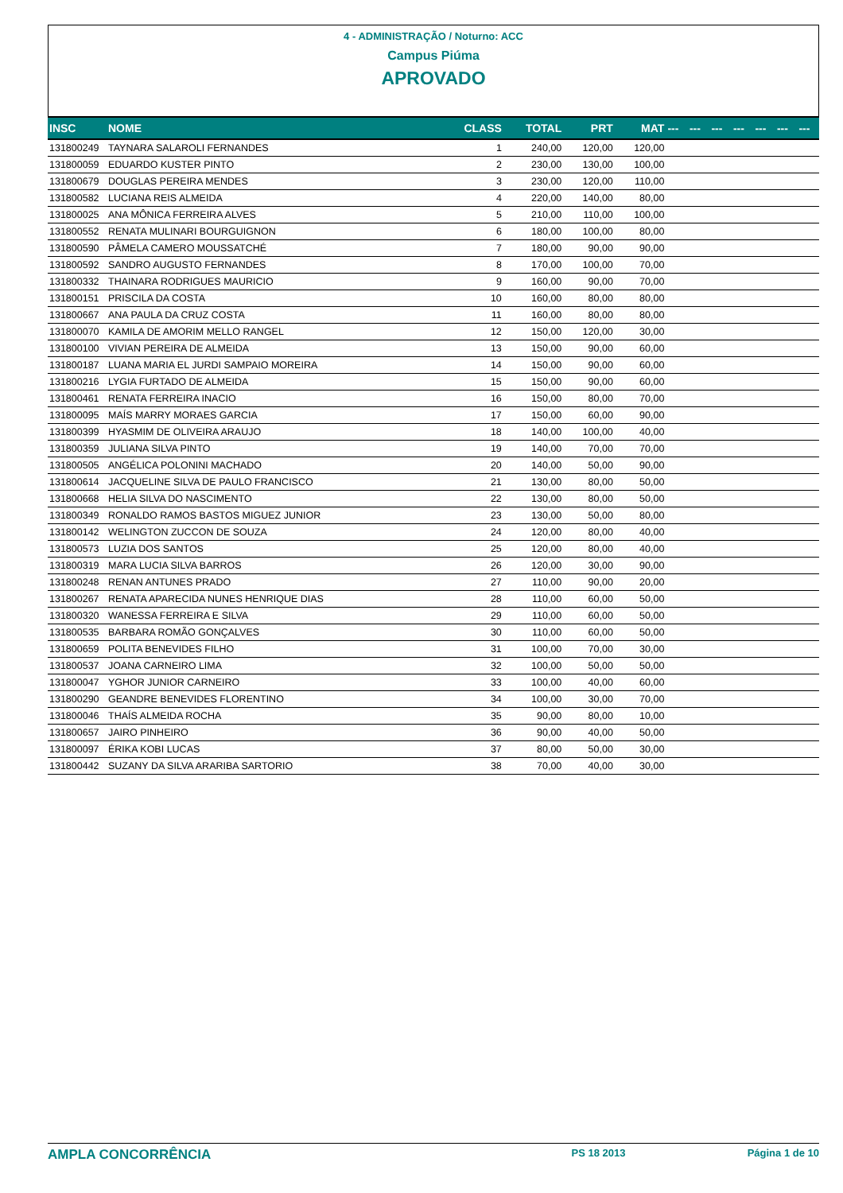4 - ADMINISTRAÇÃO / Noturno: ACC
Campus Piúma
APROVADO
| INSC | NOME | CLASS | TOTAL | PRT | MAT | --- | --- | --- | --- | --- | --- | --- |
| --- | --- | --- | --- | --- | --- | --- | --- | --- | --- | --- | --- | --- |
| 131800249 | TAYNARA SALAROLI FERNANDES | 1 | 240,00 | 120,00 | 120,00 | | | | | | | |
| 131800059 | EDUARDO KUSTER PINTO | 2 | 230,00 | 130,00 | 100,00 | | | | | | | |
| 131800679 | DOUGLAS PEREIRA MENDES | 3 | 230,00 | 120,00 | 110,00 | | | | | | | |
| 131800582 | LUCIANA REIS ALMEIDA | 4 | 220,00 | 140,00 | 80,00 | | | | | | | |
| 131800025 | ANA MÔNICA FERREIRA ALVES | 5 | 210,00 | 110,00 | 100,00 | | | | | | | |
| 131800552 | RENATA MULINARI BOURGUIGNON | 6 | 180,00 | 100,00 | 80,00 | | | | | | | |
| 131800590 | PÂMELA CAMERO MOUSSATCHÉ | 7 | 180,00 | 90,00 | 90,00 | | | | | | | |
| 131800592 | SANDRO AUGUSTO FERNANDES | 8 | 170,00 | 100,00 | 70,00 | | | | | | | |
| 131800332 | THAINARA RODRIGUES MAURICIO | 9 | 160,00 | 90,00 | 70,00 | | | | | | | |
| 131800151 | PRISCILA DA COSTA | 10 | 160,00 | 80,00 | 80,00 | | | | | | | |
| 131800667 | ANA PAULA DA CRUZ COSTA | 11 | 160,00 | 80,00 | 80,00 | | | | | | | |
| 131800070 | KAMILA DE AMORIM MELLO RANGEL | 12 | 150,00 | 120,00 | 30,00 | | | | | | | |
| 131800100 | VIVIAN PEREIRA DE ALMEIDA | 13 | 150,00 | 90,00 | 60,00 | | | | | | | |
| 131800187 | LUANA MARIA EL JURDI SAMPAIO MOREIRA | 14 | 150,00 | 90,00 | 60,00 | | | | | | | |
| 131800216 | LYGIA FURTADO DE ALMEIDA | 15 | 150,00 | 90,00 | 60,00 | | | | | | | |
| 131800461 | RENATA FERREIRA INACIO | 16 | 150,00 | 80,00 | 70,00 | | | | | | | |
| 131800095 | MAÍS MARRY MORAES GARCIA | 17 | 150,00 | 60,00 | 90,00 | | | | | | | |
| 131800399 | HYASMIM DE OLIVEIRA ARAUJO | 18 | 140,00 | 100,00 | 40,00 | | | | | | | |
| 131800359 | JULIANA SILVA PINTO | 19 | 140,00 | 70,00 | 70,00 | | | | | | | |
| 131800505 | ANGÉLICA POLONINI MACHADO | 20 | 140,00 | 50,00 | 90,00 | | | | | | | |
| 131800614 | JACQUELINE SILVA DE PAULO FRANCISCO | 21 | 130,00 | 80,00 | 50,00 | | | | | | | |
| 131800668 | HELIA SILVA DO NASCIMENTO | 22 | 130,00 | 80,00 | 50,00 | | | | | | | |
| 131800349 | RONALDO RAMOS BASTOS MIGUEZ JUNIOR | 23 | 130,00 | 50,00 | 80,00 | | | | | | | |
| 131800142 | WELINGTON ZUCCON DE SOUZA | 24 | 120,00 | 80,00 | 40,00 | | | | | | | |
| 131800573 | LUZIA DOS SANTOS | 25 | 120,00 | 80,00 | 40,00 | | | | | | | |
| 131800319 | MARA LUCIA SILVA BARROS | 26 | 120,00 | 30,00 | 90,00 | | | | | | | |
| 131800248 | RENAN ANTUNES PRADO | 27 | 110,00 | 90,00 | 20,00 | | | | | | | |
| 131800267 | RENATA APARECIDA NUNES HENRIQUE DIAS | 28 | 110,00 | 60,00 | 50,00 | | | | | | | |
| 131800320 | WANESSA FERREIRA E SILVA | 29 | 110,00 | 60,00 | 50,00 | | | | | | | |
| 131800535 | BARBARA ROMÃO GONÇALVES | 30 | 110,00 | 60,00 | 50,00 | | | | | | | |
| 131800659 | POLITA BENEVIDES FILHO | 31 | 100,00 | 70,00 | 30,00 | | | | | | | |
| 131800537 | JOANA CARNEIRO LIMA | 32 | 100,00 | 50,00 | 50,00 | | | | | | | |
| 131800047 | YGHOR JUNIOR CARNEIRO | 33 | 100,00 | 40,00 | 60,00 | | | | | | | |
| 131800290 | GEANDRE BENEVIDES FLORENTINO | 34 | 100,00 | 30,00 | 70,00 | | | | | | | |
| 131800046 | THAÍS ALMEIDA ROCHA | 35 | 90,00 | 80,00 | 10,00 | | | | | | | |
| 131800657 | JAIRO PINHEIRO | 36 | 90,00 | 40,00 | 50,00 | | | | | | | |
| 131800097 | ÉRIKA KOBI LUCAS | 37 | 80,00 | 50,00 | 30,00 | | | | | | | |
| 131800442 | SUZANY DA SILVA ARARIBA SARTORIO | 38 | 70,00 | 40,00 | 30,00 | | | | | | | |
AMPLA CONCORRÊNCIA PS 18 2013 Página 1 de 10